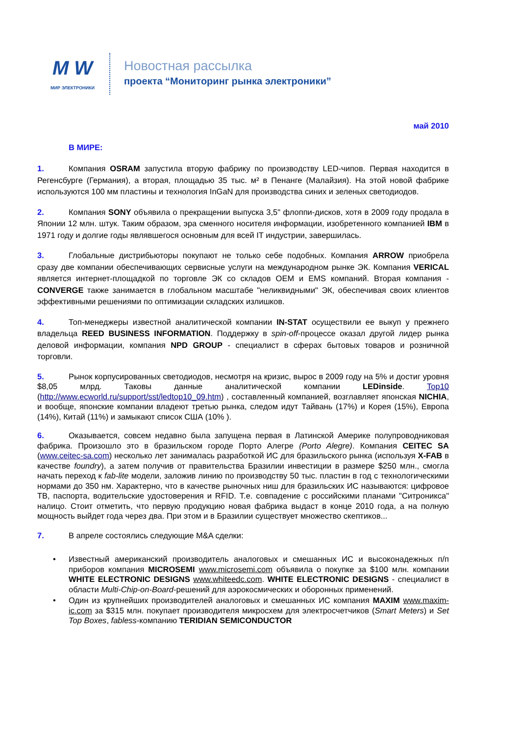M W
МИР ЭЛЕКТРОНИКИ
Новостная рассылка
проекта “Мониторинг рынка электроники”
май 2010
В МИРЕ:
1. Компания OSRAM запустила вторую фабрику по производству LED-чипов. Первая находится в Регенсбурге (Германия), а вторая, площадью 35 тыс. м² в Пенанге (Малайзия). На этой новой фабрике используются 100 мм пластины и технология InGaN для производства синих и зеленых светодиодов.
2. Компания SONY объявила о прекращении выпуска 3,5" флоппи-дисков, хотя в 2009 году продала в Японии 12 млн. штук. Таким образом, эра сменного носителя информации, изобретенного компанией IBM в 1971 году и долгие годы являвшегося основным для всей IT индустрии, завершилась.
3. Глобальные дистрибьюторы покупают не только себе подобных. Компания ARROW приобрела сразу две компании обеспечивающих сервисные услуги на международном рынке ЭК. Компания VERICAL является интернет-площадкой по торговле ЭК со складов OEM и EMS компаний. Вторая компания - CONVERGE также занимается в глобальном масштабе "неликвидными" ЭК, обеспечивая своих клиентов эффективными решениями по оптимизации складских излишков.
4. Топ-менеджеры известной аналитической компании IN-STAT осуществили ее выкуп у прежнего владельца REED BUSINESS INFORMATION. Поддержку в spin-off-процессе оказал другой лидер рынка деловой информации, компания NPD GROUP - специалист в сферах бытовых товаров и розничной торговли.
5. Рынок корпусированных светодиодов, несмотря на кризис, вырос в 2009 году на 5% и достиг уровня $8,05 млрд. Таковы данные аналитической компании LEDinside. Top10 (http://www.ecworld.ru/support/sst/ledtop10_09.htm) , составленный компанией, возглавляет японская NICHIA, и вообще, японские компании владеют третью рынка, следом идут Тайвань (17%) и Корея (15%), Европа (14%), Китай (11%) и замыкают список США (10% ).
6. Оказывается, совсем недавно была запущена первая в Латинской Америке полупроводниковая фабрика. Произошло это в бразильском городе Порто Алегре (Porto Alegre). Компания CEITEC SA (www.ceitec-sa.com) несколько лет занималась разработкой ИС для бразильского рынка (используя X-FAB в качестве foundry), а затем получив от правительства Бразилии инвестиции в размере $250 млн., смогла начать переход к fab-lite модели, заложив линию по производству 50 тыс. пластин в год с технологическими нормами до 350 нм. Характерно, что в качестве рыночных ниш для бразильских ИС называются: цифровое ТВ, паспорта, водительские удостоверения и RFID. Т.е. совпадение с российскими планами "Ситроникса" налицо. Стоит отметить, что первую продукцию новая фабрика выдаст в конце 2010 года, а на полную мощность выйдет года через два. При этом и в Бразилии существует множество скептиков...
7. В апреле состоялись следующие M&A сделки:
• Известный американский производитель аналоговых и смешанных ИС и высоконадежных п/п приборов компания MICROSEMI www.microsemi.com объявила о покупке за $100 млн. компании WHITE ELECTRONIC DESIGNS www.whiteedc.com. WHITE ELECTRONIC DESIGNS - специалист в области Multi-Chip-on-Board-решений для аэрокосмических и оборонных применений.
• Один из крупнейших производителей аналоговых и смешанных ИС компания MAXIM www.maxim-ic.com за $315 млн. покупает производителя микросхем для электросчетчиков (Smart Meters) и Set Top Boxes, fabless-компанию TERIDIAN SEMICONDUCTOR